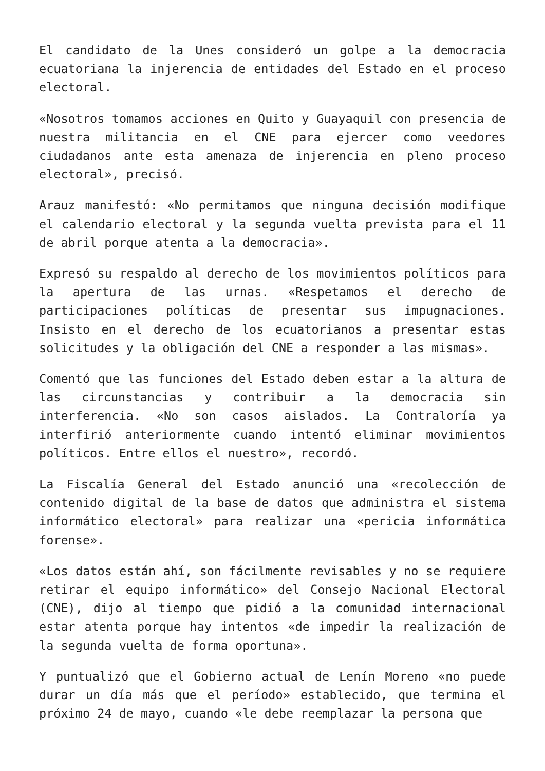El candidato de la Unes consideró un golpe a la democracia ecuatoriana la injerencia de entidades del Estado en el proceso electoral.
«Nosotros tomamos acciones en Quito y Guayaquil con presencia de nuestra militancia en el CNE para ejercer como veedores ciudadanos ante esta amenaza de injerencia en pleno proceso electoral», precisó.
Arauz manifestó: «No permitamos que ninguna decisión modifique el calendario electoral y la segunda vuelta prevista para el 11 de abril porque atenta a la democracia».
Expresó su respaldo al derecho de los movimientos políticos para la apertura de las urnas. «Respetamos el derecho de participaciones políticas de presentar sus impugnaciones. Insisto en el derecho de los ecuatorianos a presentar estas solicitudes y la obligación del CNE a responder a las mismas».
Comentó que las funciones del Estado deben estar a la altura de las circunstancias y contribuir a la democracia sin interferencia. «No son casos aislados. La Contraloría ya interfirió anteriormente cuando intentó eliminar movimientos políticos. Entre ellos el nuestro», recordó.
La Fiscalía General del Estado anunció una «recolección de contenido digital de la base de datos que administra el sistema informático electoral» para realizar una «pericia informática forense».
«Los datos están ahí, son fácilmente revisables y no se requiere retirar el equipo informático» del Consejo Nacional Electoral (CNE), dijo al tiempo que pidió a la comunidad internacional estar atenta porque hay intentos «de impedir la realización de la segunda vuelta de forma oportuna».
Y puntualizó que el Gobierno actual de Lenín Moreno «no puede durar un día más que el período» establecido, que termina el próximo 24 de mayo, cuando «le debe reemplazar la persona que